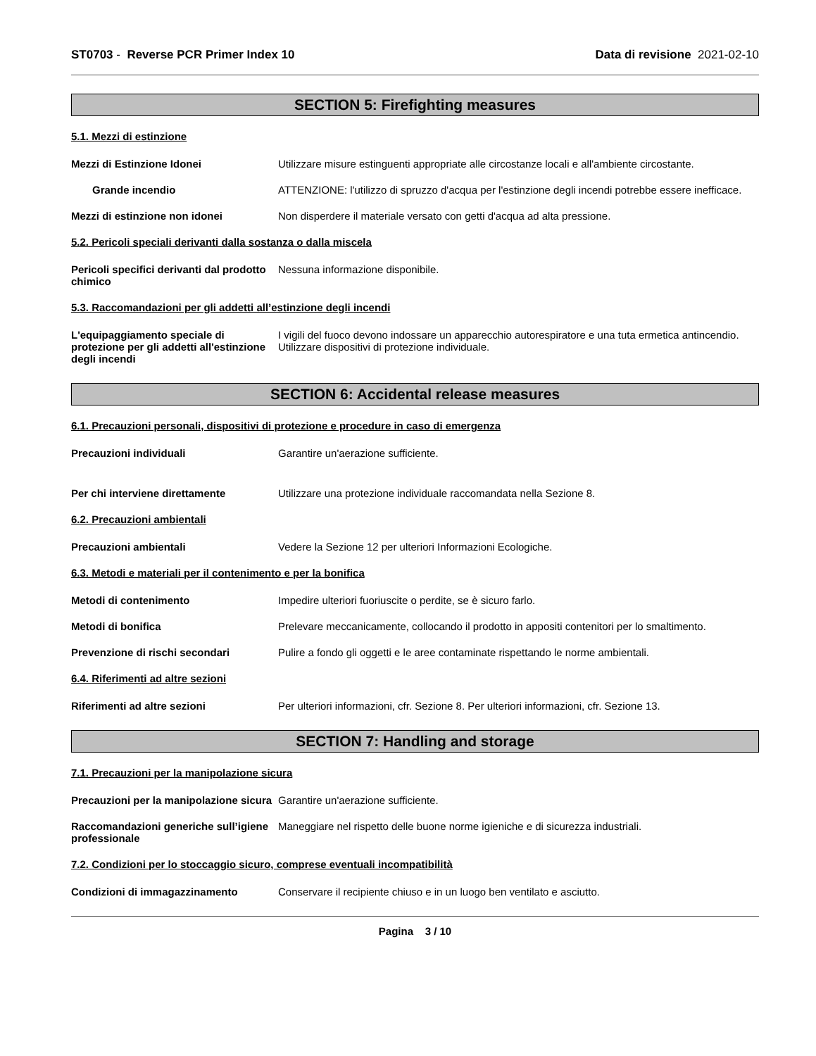ST0703 - Reverse PCR Primer Index 10
Data di revisione 2021-02-10
SECTION 5: Firefighting measures
5.1. Mezzi di estinzione
Mezzi di Estinzione Idonei Utilizzare misure estinguenti appropriate alle circostanze locali e all'ambiente circostante.
Grande incendio ATTENZIONE: l'utilizzo di spruzzo d'acqua per l'estinzione degli incendi potrebbe essere inefficace.
Mezzi di estinzione non idonei Non disperdere il materiale versato con getti d'acqua ad alta pressione.
5.2. Pericoli speciali derivanti dalla sostanza o dalla miscela
Pericoli specifici derivanti dal prodotto chimico
Nessuna informazione disponibile.
5.3. Raccomandazioni per gli addetti all’estinzione degli incendi
L'equipaggiamento speciale di protezione per gli addetti all'estinzione degli incendi
I vigili del fuoco devono indossare un apparecchio autorespiratore e una tuta ermetica antincendio. Utilizzare dispositivi di protezione individuale.
SECTION 6: Accidental release measures
6.1. Precauzioni personali, dispositivi di protezione e procedure in caso di emergenza
Precauzioni individuali Garantire un'aerazione sufficiente.
Per chi interviene direttamente Utilizzare una protezione individuale raccomandata nella Sezione 8.
6.2. Precauzioni ambientali
Precauzioni ambientali Vedere la Sezione 12 per ulteriori Informazioni Ecologiche.
6.3. Metodi e materiali per il contenimento e per la bonifica
Metodi di contenimento Impedire ulteriori fuoriuscite o perdite, se è sicuro farlo.
Metodi di bonifica Prelevare meccanicamente, collocando il prodotto in appositi contenitori per lo smaltimento.
Prevenzione di rischi secondari Pulire a fondo gli oggetti e le aree contaminate rispettando le norme ambientali.
6.4. Riferimenti ad altre sezioni
Riferimenti ad altre sezioni Per ulteriori informazioni, cfr. Sezione 8. Per ulteriori informazioni, cfr. Sezione 13.
SECTION 7: Handling and storage
7.1. Precauzioni per la manipolazione sicura
Precauzioni per la manipolazione sicura
Garantire un'aerazione sufficiente.
Raccomandazioni generiche sull’igiene professionale
Maneggiare nel rispetto delle buone norme igieniche e di sicurezza industriali.
7.2. Condizioni per lo stoccaggio sicuro, comprese eventuali incompatibilità
Condizioni di immagazzinamento Conservare il recipiente chiuso e in un luogo ben ventilato e asciutto.
Pagina 3 / 10